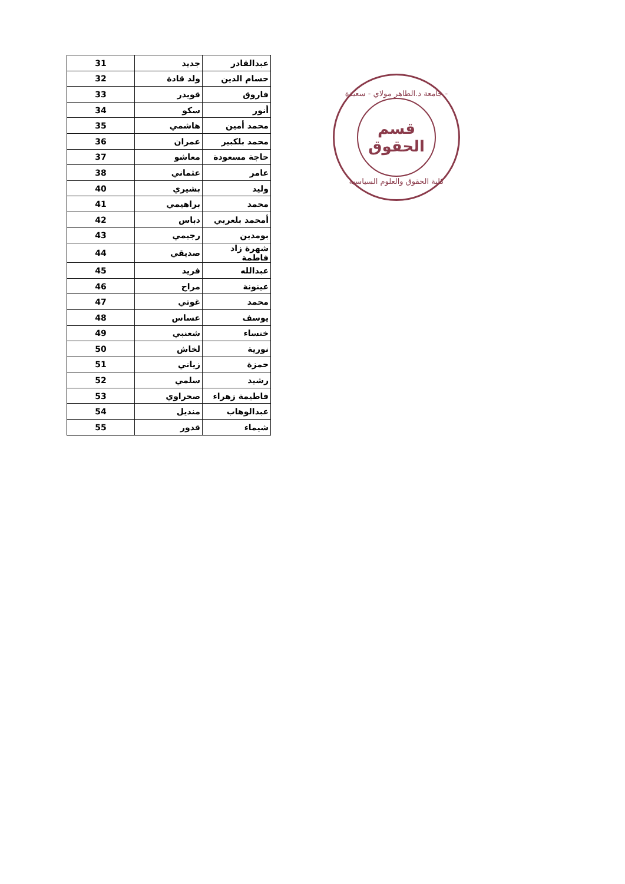| 31 | جديد | عبدالقادر |
| 32 | ولد قادة | حسام الدين |
| 33 | قويدر | فاروق |
| 34 | سكو | أنور |
| 35 | هاشمي | محمد أمين |
| 36 | عمران | محمد بلكبير |
| 37 | معاشو | حاجة مسعودة |
| 38 | عثماني | عامر |
| 40 | بشيري | وليد |
| 41 | براهيمي | محمد |
| 42 | دباس | أمحمد بلعربي |
| 43 | رجيمي | بومدين |
| 44 | صديقي | شهرة زاد فاطمة |
| 45 | فريد | عبدالله |
| 46 | مراح | عينونة |
| 47 | غوتي | محمد |
| 48 | عساس | يوسف |
| 49 | شعنبي | خنساء |
| 50 | لخاش | نورية |
| 51 | زياني | حمزة |
| 52 | سلمي | رشيد |
| 53 | صحراوي | فاطيمة زهراء |
| 54 | منديل | عبدالوهاب |
| 55 | قدور | شيماء |
جامعة د.الطاهر مولاي - سعيدة -
قسم
الحقوق
كلية الحقوق والعلوم السياسية